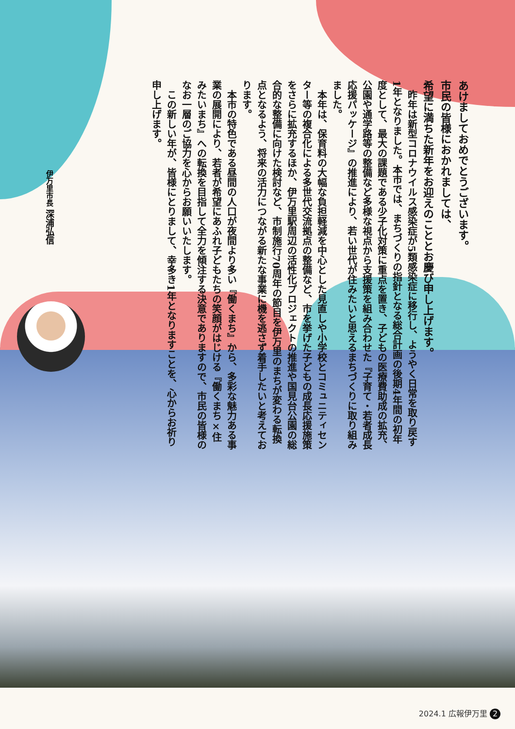あけましておめでとうございます。
市民の皆様におかれましては、
希望に満ちた新年をお迎えのこととお慶び申し上げます。
　昨年は新型コロナウイルス感染症が5類感染症に移行し、ようやく日常を取り戻す1年となりました。本市では、まちづくりの指針となる総合計画の後期4年間の初年度として、最大の課題である少子化対策に重点を置き、子どもの医療費助成の拡充、公園や通学路等の整備など多様な視点から支援策を組み合わせた『子育て・若者成長応援パッケージ』の推進により、若い世代が住みたいと思えるまちづくりに取り組みました。
　本年は、保育料の大幅な負担軽減を中心とした見直しや小学校とコミュニティセンター等の複合化による多世代交流拠点の整備など、市を挙げた子どもの成長応援施策をさらに拡充するほか、伊万里駅周辺の活性化プロジェクトの推進や国見台公園の総合的な整備に向けた検討など、市制施行70周年の節目を伊万里のまちが変わる転換点となるよう、将来の活力につながる新たな事業に機を逃さず着手したいと考えております。
　本市の特色である昼間の人口が夜間より多い『働くまち』から、多彩な魅力ある事業の展開により、若者が希望にあふれ子どもたちの笑顔がはじける『働くまち×住みたいまち』への転換を目指して全力を傾注する決意でありますので、市民の皆様のなお一層のご協力を心からお願いいたします。
　この新しい年が、皆様にとりまして、幸多き1年となりますことを、心からお祈り申し上げます。
伊万里市長 深浦弘信
2024.1 広報伊万里 2